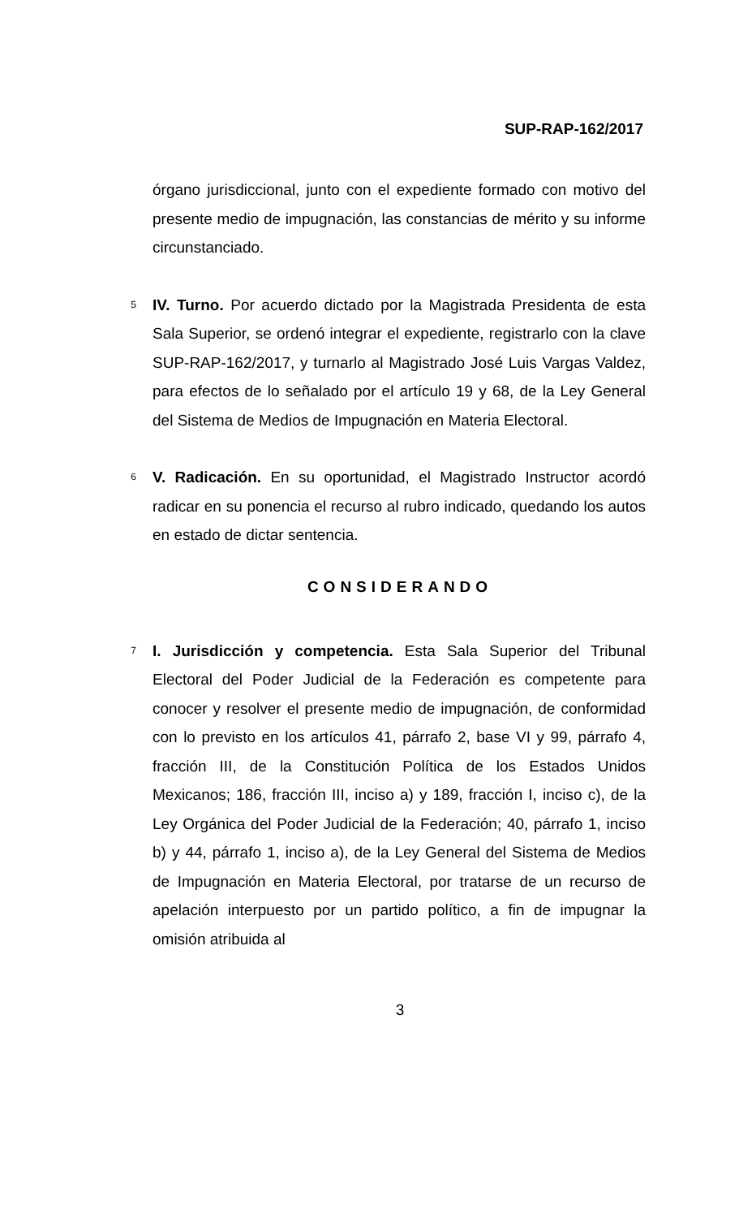SUP-RAP-162/2017
órgano jurisdiccional, junto con el expediente formado con motivo del presente medio de impugnación, las constancias de mérito y su informe circunstanciado.
5
IV. Turno. Por acuerdo dictado por la Magistrada Presidenta de esta Sala Superior, se ordenó integrar el expediente, registrarlo con la clave SUP-RAP-162/2017, y turnarlo al Magistrado José Luis Vargas Valdez, para efectos de lo señalado por el artículo 19 y 68, de la Ley General del Sistema de Medios de Impugnación en Materia Electoral.
6
V. Radicación. En su oportunidad, el Magistrado Instructor acordó radicar en su ponencia el recurso al rubro indicado, quedando los autos en estado de dictar sentencia.
CONSIDERANDO
7
I. Jurisdicción y competencia. Esta Sala Superior del Tribunal Electoral del Poder Judicial de la Federación es competente para conocer y resolver el presente medio de impugnación, de conformidad con lo previsto en los artículos 41, párrafo 2, base VI y 99, párrafo 4, fracción III, de la Constitución Política de los Estados Unidos Mexicanos; 186, fracción III, inciso a) y 189, fracción I, inciso c), de la Ley Orgánica del Poder Judicial de la Federación; 40, párrafo 1, inciso b) y 44, párrafo 1, inciso a), de la Ley General del Sistema de Medios de Impugnación en Materia Electoral, por tratarse de un recurso de apelación interpuesto por un partido político, a fin de impugnar la omisión atribuida al
3